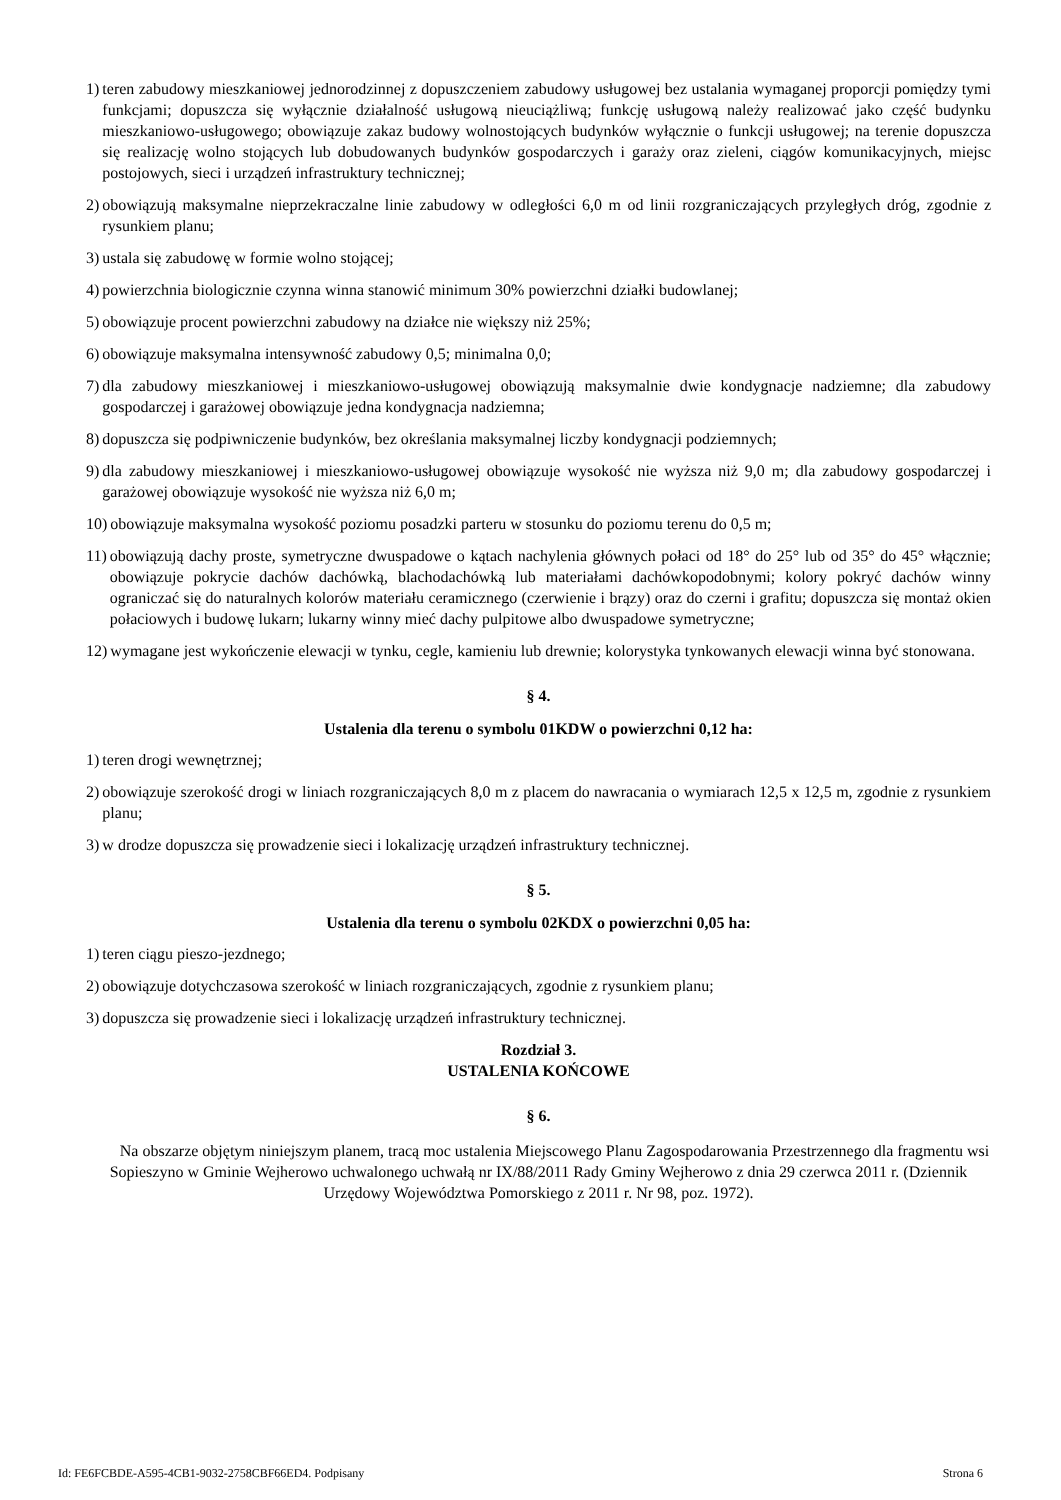1) teren zabudowy mieszkaniowej jednorodzinnej z dopuszczeniem zabudowy usługowej bez ustalania wymaganej proporcji pomiędzy tymi funkcjami; dopuszcza się wyłącznie działalność usługową nieuciążliwą; funkcję usługową należy realizować jako część budynku mieszkaniowo-usługowego; obowiązuje zakaz budowy wolnostojących budynków wyłącznie o funkcji usługowej; na terenie dopuszcza się realizację wolno stojących lub dobudowanych budynków gospodarczych i garaży oraz zieleni, ciągów komunikacyjnych, miejsc postojowych, sieci i urządzeń infrastruktury technicznej;
2) obowiązują maksymalne nieprzekraczalne linie zabudowy w odległości 6,0 m od linii rozgraniczających przyległych dróg, zgodnie z rysunkiem planu;
3) ustala się zabudowę w formie wolno stojącej;
4) powierzchnia biologicznie czynna winna stanowić minimum 30% powierzchni działki budowlanej;
5) obowiązuje procent powierzchni zabudowy na działce nie większy niż 25%;
6) obowiązuje maksymalna intensywność zabudowy 0,5; minimalna 0,0;
7) dla zabudowy mieszkaniowej i mieszkaniowo-usługowej obowiązują maksymalnie dwie kondygnacje nadziemne; dla zabudowy gospodarczej i garażowej obowiązuje jedna kondygnacja nadziemna;
8) dopuszcza się podpiwniczenie budynków, bez określania maksymalnej liczby kondygnacji podziemnych;
9) dla zabudowy mieszkaniowej i mieszkaniowo-usługowej obowiązuje wysokość nie wyższa niż 9,0 m; dla zabudowy gospodarczej i garażowej obowiązuje wysokość nie wyższa niż 6,0 m;
10) obowiązuje maksymalna wysokość poziomu posadzki parteru w stosunku do poziomu terenu do 0,5 m;
11) obowiązują dachy proste, symetryczne dwuspadowe o kątach nachylenia głównych połaci od 18° do 25° lub od 35° do 45° włącznie; obowiązuje pokrycie dachów dachówką, blachodachówką lub materiałami dachówkopodobnymi; kolory pokryć dachów winny ograniczać się do naturalnych kolorów materiału ceramicznego (czerwienie i brązy) oraz do czerni i grafitu; dopuszcza się montaż okien połaciowych i budowę lukarn; lukarny winny mieć dachy pulpitowe albo dwuspadowe symetryczne;
12) wymagane jest wykończenie elewacji w tynku, cegle, kamieniu lub drewnie; kolorystyka tynkowanych elewacji winna być stonowana.
§ 4.
Ustalenia dla terenu o symbolu 01KDW o powierzchni 0,12 ha:
1) teren drogi wewnętrznej;
2) obowiązuje szerokość drogi w liniach rozgraniczających 8,0 m z placem do nawracania o wymiarach 12,5 x 12,5 m, zgodnie z rysunkiem planu;
3) w drodze dopuszcza się prowadzenie sieci i lokalizację urządzeń infrastruktury technicznej.
§ 5.
Ustalenia dla terenu o symbolu 02KDX o powierzchni 0,05 ha:
1) teren ciągu pieszo-jezdnego;
2) obowiązuje dotychczasowa szerokość w liniach rozgraniczających, zgodnie z rysunkiem planu;
3) dopuszcza się prowadzenie sieci i lokalizację urządzeń infrastruktury technicznej.
Rozdział 3.
USTALENIA KOŃCOWE
§ 6.
Na obszarze objętym niniejszym planem, tracą moc ustalenia Miejscowego Planu Zagospodarowania Przestrzennego dla fragmentu wsi Sopieszyno w Gminie Wejherowo uchwalonego uchwałą nr IX/88/2011 Rady Gminy Wejherowo z dnia 29 czerwca 2011 r. (Dziennik Urzędowy Województwa Pomorskiego z 2011 r. Nr 98, poz. 1972).
Id: FE6FCBDE-A595-4CB1-9032-2758CBF66ED4. Podpisany Strona 6